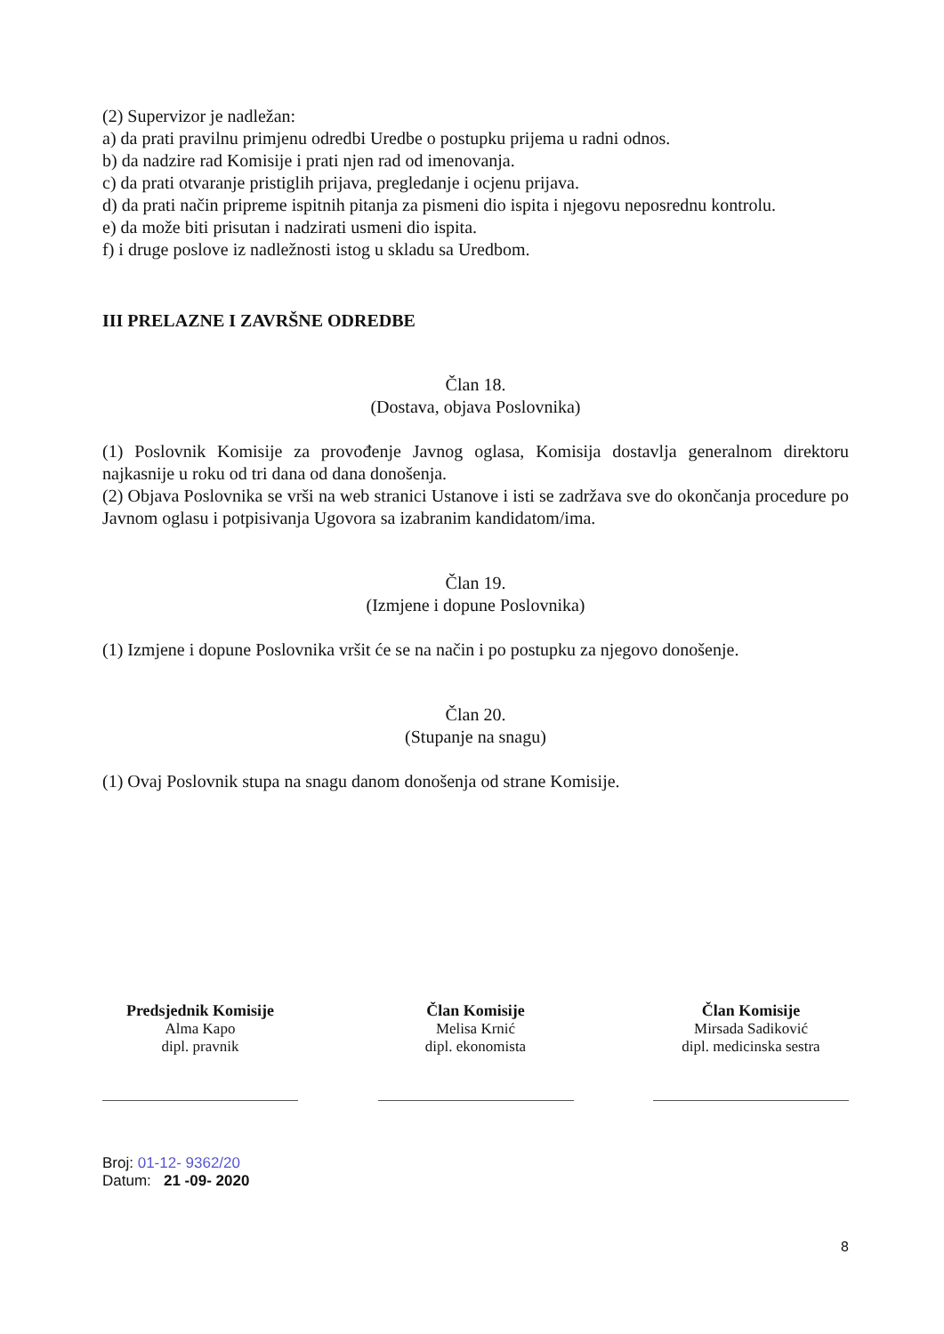(2) Supervizor je nadležan:
a) da prati pravilnu primjenu odredbi Uredbe o postupku prijema u radni odnos.
b) da nadzire rad Komisije i prati njen rad od imenovanja.
c) da prati otvaranje pristiglih prijava, pregledanje i ocjenu prijava.
d) da prati način pripreme ispitnih pitanja za pismeni dio ispita i njegovu neposrednu kontrolu.
e) da može biti prisutan i nadzirati usmeni dio ispita.
f) i druge poslove iz nadležnosti istog u skladu sa Uredbom.
III PRELAZNE I ZAVRŠNE ODREDBE
Član 18.
(Dostava, objava Poslovnika)
(1) Poslovnik Komisije za provođenje Javnog oglasa, Komisija dostavlja generalnom direktoru najkasnije u roku od tri dana od dana donošenja.
(2) Objava Poslovnika se vrši na web stranici Ustanove i isti se zadržava sve do okončanja procedure po Javnom oglasu i potpisivanja Ugovora sa izabranim kandidatom/ima.
Član 19.
(Izmjene i dopune Poslovnika)
(1) Izmjene i dopune Poslovnika vršit će se na način i po postupku za njegovo donošenje.
Član 20.
(Stupanje na snagu)
(1) Ovaj Poslovnik stupa na snagu danom donošenja od strane Komisije.
Predsjednik Komisije
Alma Kapo
dipl. pravnik
Član Komisije
Melisa Krnić
dipl. ekonomista
Član Komisije
Mirsada Sadiković
dipl. medicinska sestra
Broj: 01-12- 9362/20
Datum: 21 -09- 2020
8